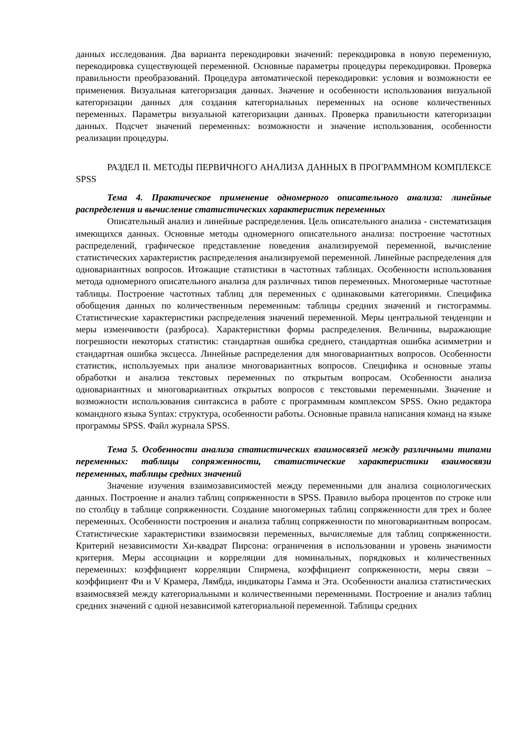данных исследования. Два варианта перекодировки значений: перекодировка в новую переменную, перекодировка существующей переменной. Основные параметры процедуры перекодировки. Проверка правильности преобразований. Процедура автоматической перекодировки: условия и возможности ее применения. Визуальная категоризация данных. Значение и особенности использования визуальной категоризации данных для создания категориальных переменных на основе количественных переменных. Параметры визуальной категоризации данных. Проверка правильности категоризации данных. Подсчет значений переменных: возможности и значение использования, особенности реализации процедуры.
РАЗДЕЛ II. МЕТОДЫ ПЕРВИЧНОГО АНАЛИЗА ДАННЫХ В ПРОГРАММНОМ КОМПЛЕКСЕ SPSS
Тема 4. Практическое применение одномерного описательного анализа: линейные распределения и вычисление статистических характеристик переменных
Описательный анализ и линейные распределения. Цель описательного анализа - систематизация имеющихся данных. Основные методы одномерного описательного анализа: построение частотных распределений, графическое представление поведения анализируемой переменной, вычисление статистических характеристик распределения анализируемой переменной. Линейные распределения для одновариантных вопросов. Итожащие статистики в частотных таблицах. Особенности использования метода одномерного описательного анализа для различных типов переменных. Многомерные частотные таблицы. Построение частотных таблиц для переменных с одинаковыми категориями. Специфика обобщения данных по количественным переменным: таблицы средних значений и гистограммы. Статистические характеристики распределения значений переменной. Меры центральной тенденции и меры изменчивости (разброса). Характеристики формы распределения. Величины, выражающие погрешности некоторых статистик: стандартная ошибка среднего, стандартная ошибка асимметрии и стандартная ошибка эксцесса. Линейные распределения для многовариантных вопросов. Особенности статистик, используемых при анализе многовариантных вопросов. Специфика и основные этапы обработки и анализа текстовых переменных по открытым вопросам. Особенности анализа одновариантных и многовариантных открытых вопросов с текстовыми переменными. Значение и возможности использования синтаксиса в работе с программным комплексом SPSS. Окно редактора командного языка Syntax: структура, особенности работы. Основные правила написания команд на языке программы SPSS. Файл журнала SPSS.
Тема 5. Особенности анализа статистических взаимосвязей между различными типами переменных: таблицы сопряженности, статистические характеристики взаимосвязи переменных, таблицы средних значений
Значение изучения взаимозависимостей между переменными для анализа социологических данных. Построение и анализ таблиц сопряженности в SPSS. Правило выбора процентов по строке или по столбцу в таблице сопряженности. Создание многомерных таблиц сопряженности для трех и более переменных. Особенности построения и анализа таблиц сопряженности по многовариантным вопросам. Статистические характеристики взаимосвязи переменных, вычисляемые для таблиц сопряженности. Критерий независимости Хи-квадрат Пирсона: ограничения в использовании и уровень значимости критерия. Меры ассоциации и корреляции для номинальных, порядковых и количественных переменных: коэффициент корреляции Спирмена, коэффициент сопряженности, меры связи – коэффициент Фи и V Крамера, Лямбда, индикаторы Гамма и Эта. Особенности анализа статистических взаимосвязей между категориальными и количественными переменными. Построение и анализ таблиц средних значений с одной независимой категориальной переменной. Таблицы средних